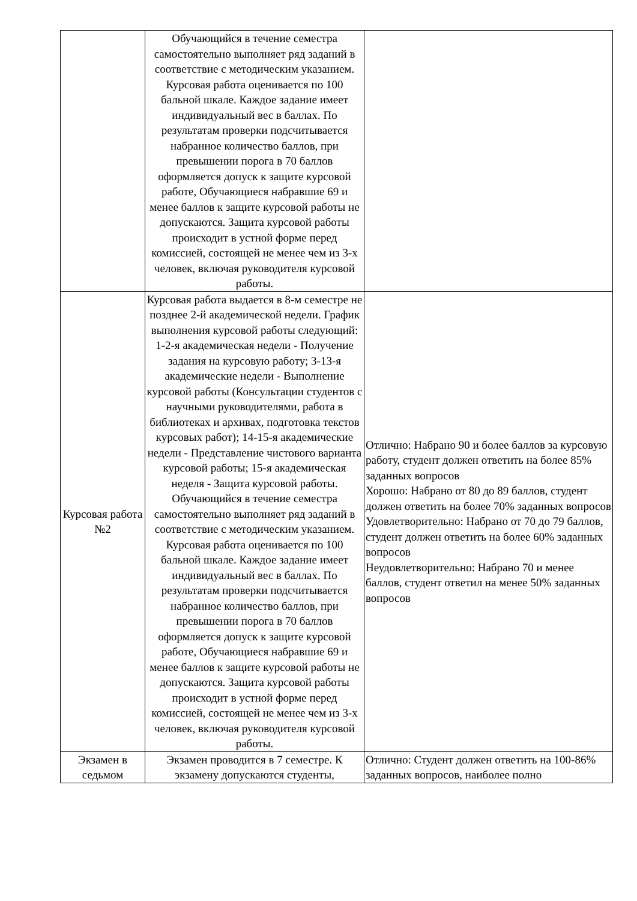| | Обучающийся в течение семестра самостоятельно выполняет ряд заданий в соответствие с методическим указанием. Курсовая работа оценивается по 100 бальной шкале. Каждое задание имеет индивидуальный вес в баллах. По результатам проверки подсчитывается набранное количество баллов, при превышении порога в 70 баллов оформляется допуск к защите курсовой работе, Обучающиеся набравшие 69 и менее баллов к защите курсовой работы не допускаются. Защита курсовой работы происходит в устной форме перед комиссией, состоящей не менее чем из 3-х человек, включая руководителя курсовой работы. | |
| Курсовая работа №2 | Курсовая работа выдается в 8-м семестре не позднее 2-й академической недели. График выполнения курсовой работы следующий: 1-2-я академическая недели - Получение задания на курсовую работу; 3-13-я академические недели - Выполнение курсовой работы (Консультации студентов с научными руководителями, работа в библиотеках и архивах, подготовка текстов курсовых работ); 14-15-я академические недели - Представление чистового варианта курсовой работы; 15-я академическая неделя - Защита курсовой работы. Обучающийся в течение семестра самостоятельно выполняет ряд заданий в соответствие с методическим указанием. Курсовая работа оценивается по 100 бальной шкале. Каждое задание имеет индивидуальный вес в баллах. По результатам проверки подсчитывается набранное количество баллов, при превышении порога в 70 баллов оформляется допуск к защите курсовой работе, Обучающиеся набравшие 69 и менее баллов к защите курсовой работы не допускаются. Защита курсовой работы происходит в устной форме перед комиссией, состоящей не менее чем из 3-х человек, включая руководителя курсовой работы. | Отлично: Набрано 90 и более баллов за курсовую работу, студент должен ответить на более 85% заданных вопросов Хорошо: Набрано от 80 до 89 баллов, студент должен ответить на более 70% заданных вопросов Удовлетворительно: Набрано от 70 до 79 баллов, студент должен ответить на более 60% заданных вопросов Неудовлетворительно: Набрано 70 и менее баллов, студент ответил на менее 50% заданных вопросов |
| Экзамен в седьмом | Экзамен проводится в 7 семестре. К экзамену допускаются студенты, | Отлично: Студент должен ответить на 100-86% заданных вопросов, наиболее полно |